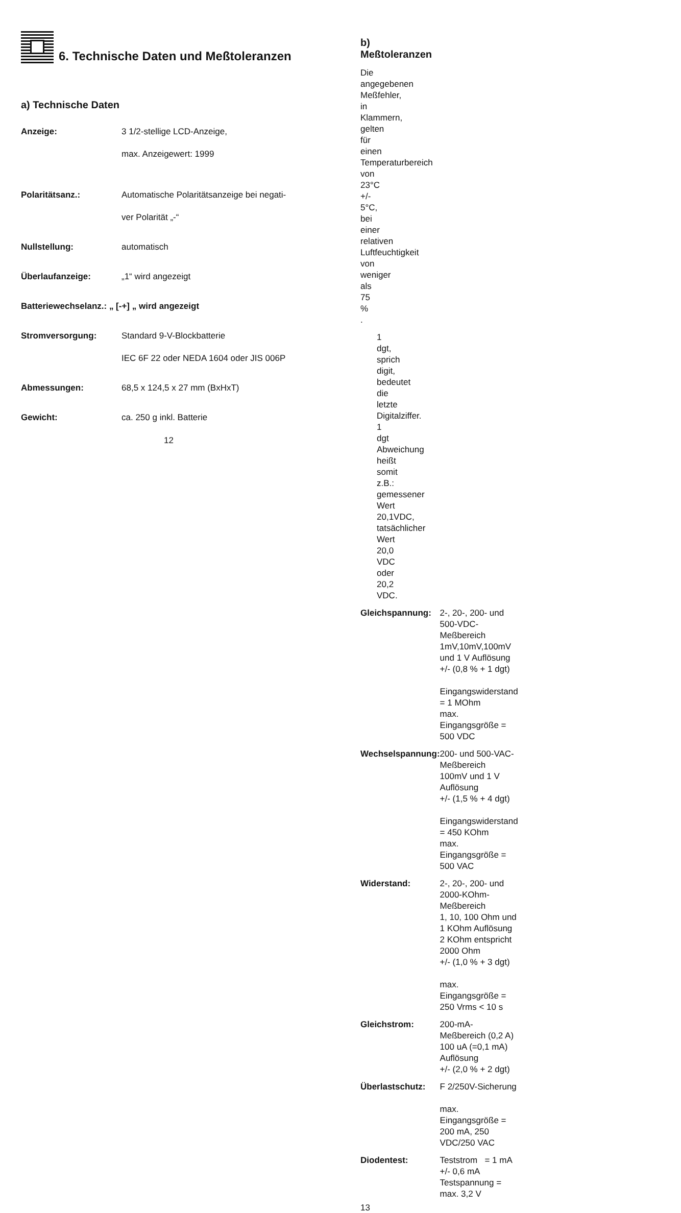6. Technische Daten und Meßtoleranzen
a) Technische Daten
| Anzeige: | 3 1/2-stellige LCD-Anzeige, max. Anzeigewert: 1999 |
| Polaritätsanz.: | Automatische Polaritätsanzeige bei negati- ver Polarität „-“ |
| Nullstellung: | automatisch |
| Überlaufanzeige: | „1“ wird angezeigt |
| Batteriewechselanz.: „ [-+] „ wird angezeigt | |
| Stromversorgung: | Standard 9-V-Blockbatterie IEC 6F 22 oder NEDA 1604 oder JIS 006P |
| Abmessungen: | 68,5 x 124,5 x 27 mm (BxHxT) |
| Gewicht: | ca. 250 g inkl. Batterie |
12
b) Meßtoleranzen
Die angegebenen Meßfehler, in Klammern, gelten für einen Temperaturbereich von 23°C +/- 5°C, bei einer relativen Luftfeuchtigkeit von weniger als 75 % .
1 dgt, sprich digit, bedeutet die letzte Digitalziffer.
1 dgt Abweichung heißt somit z.B.: gemessener Wert 20,1VDC, tatsächlicher Wert 20,0 VDC oder 20,2 VDC.
| Gleichspannung: | 2-, 20-, 200- und 500-VDC-Meßbereich 1mV,10mV,100mV und 1 V Auflösung +/- (0,8 % + 1 dgt) Eingangswiderstand = 1 MOhm max. Eingangsgröße = 500 VDC |
| Wechselspannung: | 200- und 500-VAC-Meßbereich 100mV und 1 V Auflösung +/- (1,5 % + 4 dgt) Eingangswiderstand = 450 KOhm max. Eingangsgröße = 500 VAC |
| Widerstand: | 2-, 20-, 200- und 2000-KOhm-Meßbereich 1, 10, 100 Ohm und 1 KOhm Auflösung 2 KOhm entspricht 2000 Ohm +/- (1,0 % + 3 dgt) max. Eingangsgröße = 250 Vrms < 10 s |
| Gleichstrom: | 200-mA-Meßbereich (0,2 A) 100 uA (=0,1 mA) Auflösung +/- (2,0 % + 2 dgt) |
| Überlastschutz: | F 2/250V-Sicherung max. Eingangsgröße = 200 mA, 250 VDC/250 VAC |
| Diodentest: | Teststrom = 1 mA +/- 0,6 mA Testspannung = max. 3,2 V |
13